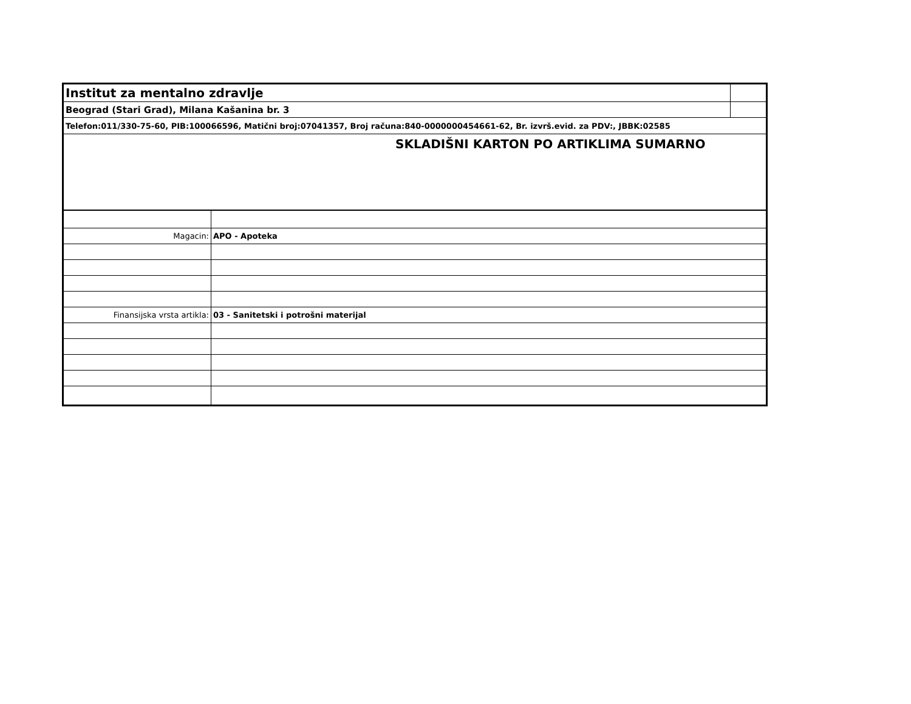| Institut za mentalno zdravlje | |
| Beograd (Stari Grad), Milana Kašanina br. 3 | |
| Telefon:011/330-75-60, PIB:100066596, Matični broj:07041357, Broj računa:840-0000000454661-62, Br. izvrš.evid. za PDV:, JBBK:02585 | |
| SKLADIŠNI KARTON PO ARTIKLIMA SUMARNO | |
| Magacin: | APO - Apoteka |
| Finansijska vrsta artikla: | 03 - Sanitetski i potrošni materijal |